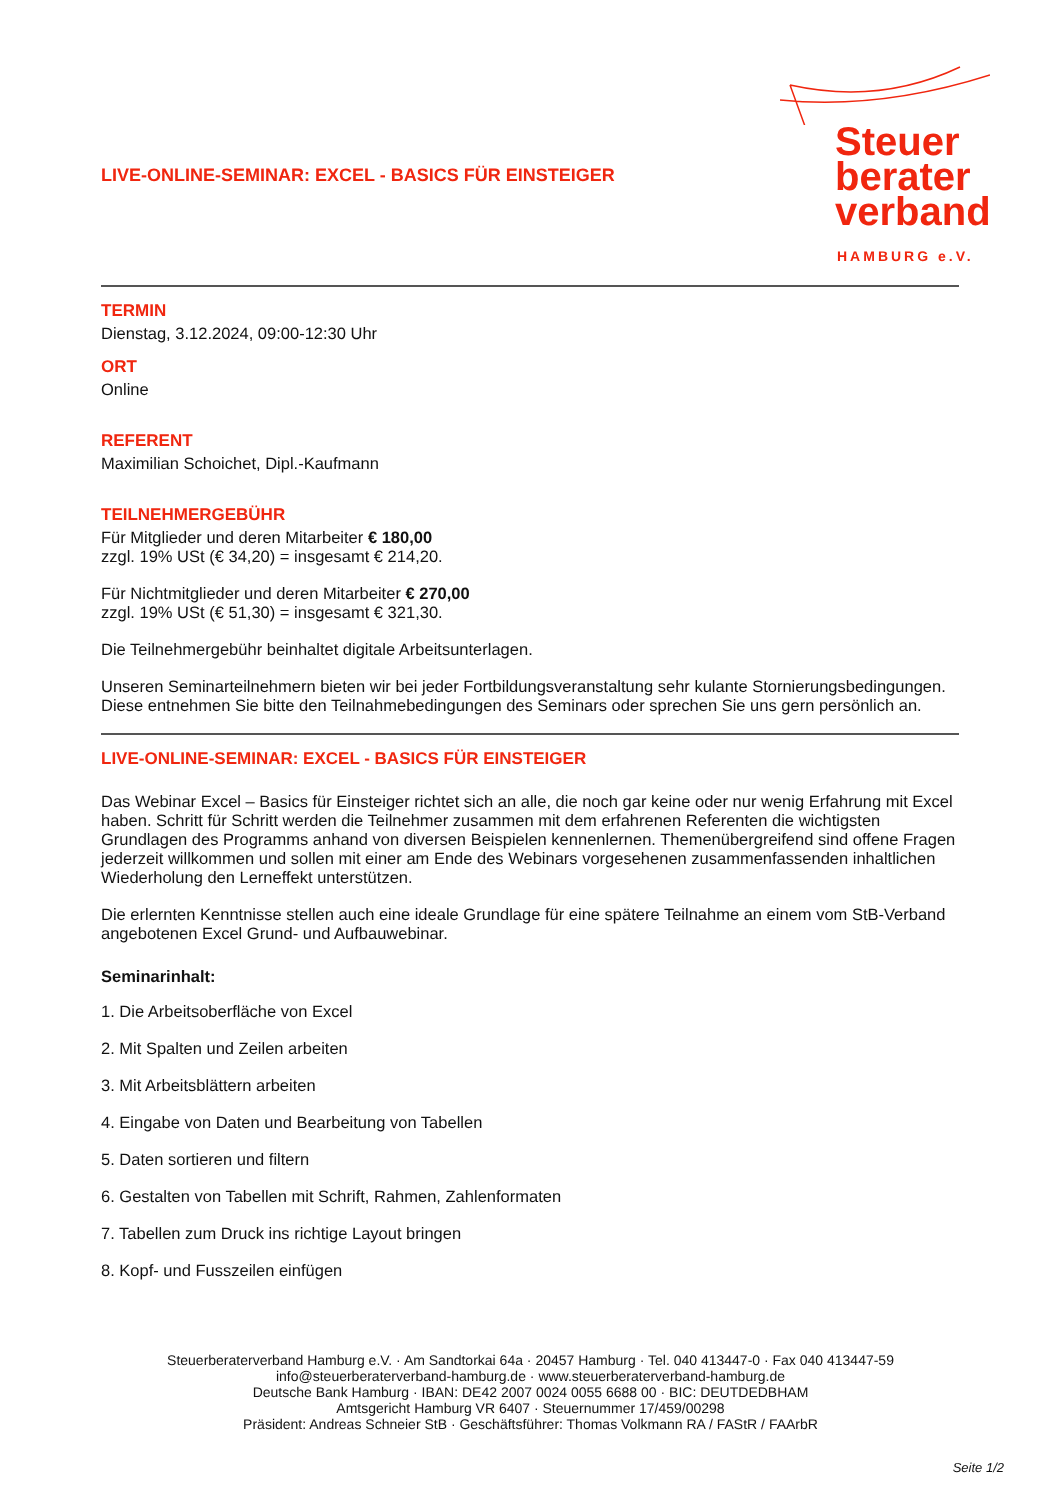Steuer
berater
verband
HAMBURG e.V.
LIVE-ONLINE-SEMINAR: EXCEL - BASICS FÜR EINSTEIGER
TERMIN
Dienstag, 3.12.2024, 09:00-12:30 Uhr
ORT
Online
REFERENT
Maximilian Schoichet, Dipl.-Kaufmann
TEILNEHMERGEBÜHR
Für Mitglieder und deren Mitarbeiter € 180,00
zzgl. 19% USt (€ 34,20) = insgesamt € 214,20.
Für Nichtmitglieder und deren Mitarbeiter € 270,00
zzgl. 19% USt (€ 51,30) = insgesamt € 321,30.
Die Teilnehmergebühr beinhaltet digitale Arbeitsunterlagen.
Unseren Seminarteilnehmern bieten wir bei jeder Fortbildungsveranstaltung sehr kulante Stornierungsbedingungen. Diese entnehmen Sie bitte den Teilnahmebedingungen des Seminars oder sprechen Sie uns gern persönlich an.
LIVE-ONLINE-SEMINAR: EXCEL - BASICS FÜR EINSTEIGER
Das Webinar Excel – Basics für Einsteiger richtet sich an alle, die noch gar keine oder nur wenig Erfahrung mit Excel haben. Schritt für Schritt werden die Teilnehmer zusammen mit dem erfahrenen Referenten die wichtigsten Grundlagen des Programms anhand von diversen Beispielen kennenlernen. Themenübergreifend sind offene Fragen jederzeit willkommen und sollen mit einer am Ende des Webinars vorgesehenen zusammenfassenden inhaltlichen Wiederholung den Lerneffekt unterstützen.
Die erlernten Kenntnisse stellen auch eine ideale Grundlage für eine spätere Teilnahme an einem vom StB-Verband angebotenen Excel Grund- und Aufbauwebinar.
Seminarinhalt:
1. Die Arbeitsoberfläche von Excel
2. Mit Spalten und Zeilen arbeiten
3. Mit Arbeitsblättern arbeiten
4. Eingabe von Daten und Bearbeitung von Tabellen
5. Daten sortieren und filtern
6. Gestalten von Tabellen mit Schrift, Rahmen, Zahlenformaten
7. Tabellen zum Druck ins richtige Layout bringen
8. Kopf- und Fusszeilen einfügen
Steuerberaterverband Hamburg e.V. · Am Sandtorkai 64a · 20457 Hamburg · Tel. 040 413447-0 · Fax 040 413447-59
info@steuerberaterverband-hamburg.de · www.steuerberaterverband-hamburg.de
Deutsche Bank Hamburg · IBAN: DE42 2007 0024 0055 6688 00 · BIC: DEUTDEDBHAM
Amtsgericht Hamburg VR 6407 · Steuernummer 17/459/00298
Präsident: Andreas Schneier StB · Geschäftsführer: Thomas Volkmann RA / FAStR / FAArbR
Seite 1/2